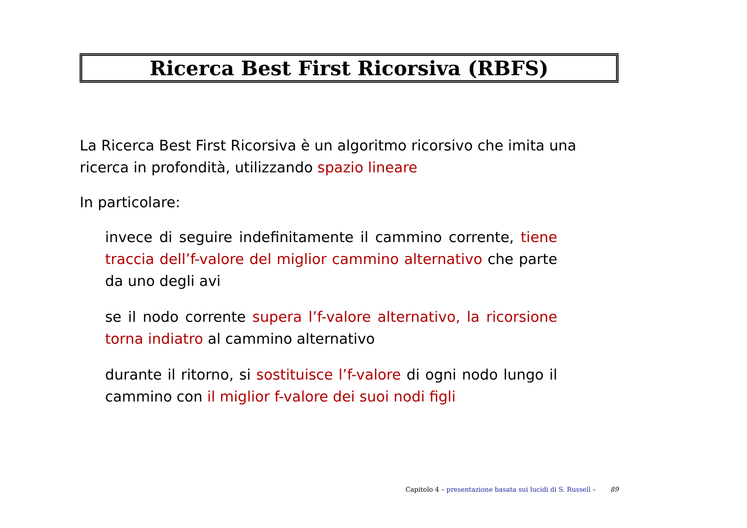Ricerca Best First Ricorsiva (RBFS)
La Ricerca Best First Ricorsiva è un algoritmo ricorsivo che imita una ricerca in profondità, utilizzando spazio lineare
In particolare:
invece di seguire indefinitamente il cammino corrente, tiene traccia dell’f-valore del miglior cammino alternativo che parte da uno degli avi
se il nodo corrente supera l’f-valore alternativo, la ricorsione torna indiatro al cammino alternativo
durante il ritorno, si sostituisce l’f-valore di ogni nodo lungo il cammino con il miglior f-valore dei suoi nodi figli
Capitolo 4 – presentazione basata sui lucidi di S. Russell – 89